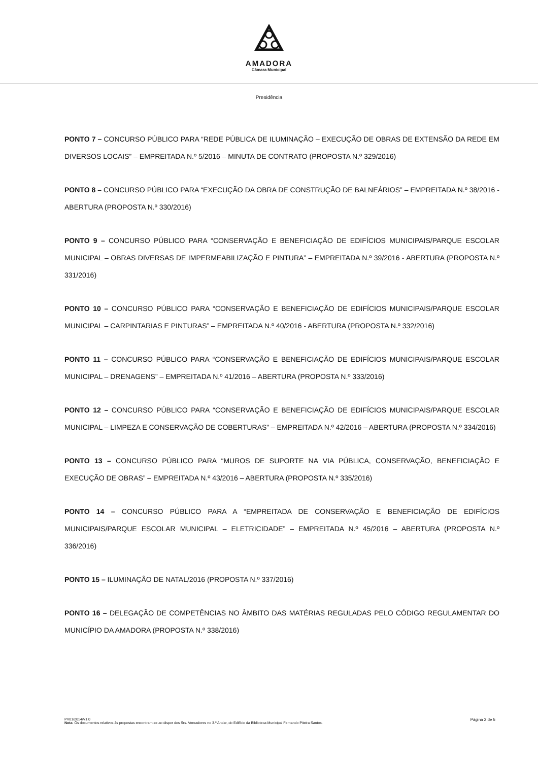AMADORA
Câmara Municipal
Presidência
PONTO 7 – CONCURSO PÚBLICO PARA “REDE PÚBLICA DE ILUMINAÇÃO – EXECUÇÃO DE OBRAS DE EXTENSÃO DA REDE EM DIVERSOS LOCAIS” – EMPREITADA N.º 5/2016 – MINUTA DE CONTRATO (PROPOSTA N.º 329/2016)
PONTO 8 – CONCURSO PÚBLICO PARA “EXECUÇÃO DA OBRA DE CONSTRUÇÃO DE BALNEÁRIOS” – EMPREITADA N.º 38/2016 - ABERTURA (PROPOSTA N.º 330/2016)
PONTO 9 – CONCURSO PÚBLICO PARA “CONSERVAÇÃO E BENEFICIAÇÃO DE EDIFÍCIOS MUNICIPAIS/PARQUE ESCOLAR MUNICIPAL – OBRAS DIVERSAS DE IMPERMEABILIZAÇÃO E PINTURA” – EMPREITADA N.º 39/2016 - ABERTURA (PROPOSTA N.º 331/2016)
PONTO 10 – CONCURSO PÚBLICO PARA “CONSERVAÇÃO E BENEFICIAÇÃO DE EDIFÍCIOS MUNICIPAIS/PARQUE ESCOLAR MUNICIPAL – CARPINTARIAS E PINTURAS” – EMPREITADA N.º 40/2016 - ABERTURA (PROPOSTA N.º 332/2016)
PONTO 11 – CONCURSO PÚBLICO PARA “CONSERVAÇÃO E BENEFICIAÇÃO DE EDIFÍCIOS MUNICIPAIS/PARQUE ESCOLAR MUNICIPAL – DRENAGENS” – EMPREITADA N.º 41/2016 – ABERTURA (PROPOSTA N.º 333/2016)
PONTO 12 – CONCURSO PÚBLICO PARA “CONSERVAÇÃO E BENEFICIAÇÃO DE EDIFÍCIOS MUNICIPAIS/PARQUE ESCOLAR MUNICIPAL – LIMPEZA E CONSERVAÇÃO DE COBERTURAS” – EMPREITADA N.º 42/2016 – ABERTURA (PROPOSTA N.º 334/2016)
PONTO 13 – CONCURSO PÚBLICO PARA “MUROS DE SUPORTE NA VIA PÚBLICA, CONSERVAÇÃO, BENEFICIAÇÃO E EXECUÇÃO DE OBRAS” – EMPREITADA N.º 43/2016 – ABERTURA (PROPOSTA N.º 335/2016)
PONTO 14 – CONCURSO PÚBLICO PARA A “EMPREITADA DE CONSERVAÇÃO E BENEFICIAÇÃO DE EDIFÍCIOS MUNICIPAIS/PARQUE ESCOLAR MUNICIPAL – ELETRICIDADE” – EMPREITADA N.º 45/2016 – ABERTURA (PROPOSTA N.º 336/2016)
PONTO 15 – ILUMINAÇÃO DE NATAL/2016 (PROPOSTA N.º 337/2016)
PONTO 16 – DELEGAÇÃO DE COMPETÊNCIAS NO ÂMBITO DAS MATÉRIAS REGULADAS PELO CÓDIGO REGULAMENTAR DO MUNICÍPIO DA AMADORA (PROPOSTA N.º 338/2016)
Página 2 de 5 PV01/2014/V1.0
Nota: Os documentos relativos às propostas encontram-se ao dispor dos Srs. Vereadores no 3.º Andar, do Edifício da Biblioteca Municipal Fernando Piteira Santos.